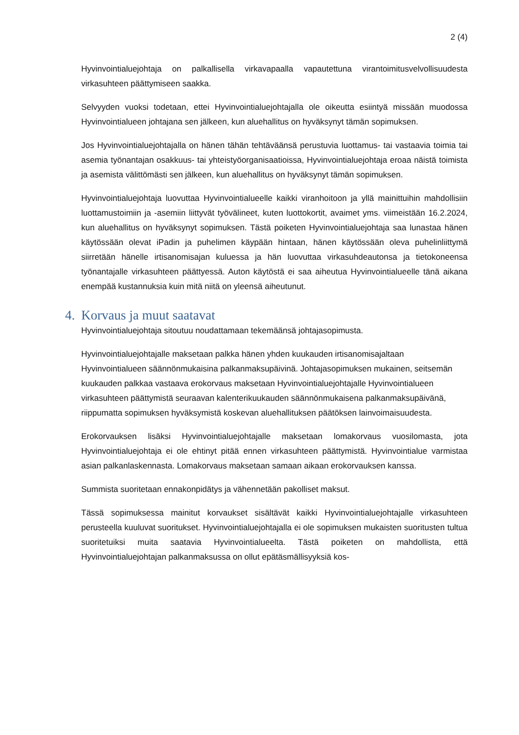2 (4)
Hyvinvointialuejohtaja on palkallisella virkavapaalla vapautettuna virantoimitusvelvollisuudesta virkasuhteen päättymiseen saakka.
Selvyyden vuoksi todetaan, ettei Hyvinvointialuejohtajalla ole oikeutta esiintyä missään muodossa Hyvinvointialueen johtajana sen jälkeen, kun aluehallitus on hyväksynyt tämän sopimuksen.
Jos Hyvinvointialuejohtajalla on hänen tähän tehtäväänsä perustuvia luottamus- tai vastaavia toimia tai asemia työnantajan osakkuus- tai yhteistyöorganisaatioissa, Hyvinvointialuejohtaja eroaa näistä toimista ja asemista välittömästi sen jälkeen, kun aluehallitus on hyväksynyt tämän sopimuksen.
Hyvinvointialuejohtaja luovuttaa Hyvinvointialueelle kaikki viranhoitoon ja yllä mainittuihin mahdollisiin luottamustoimiin ja -asemiin liittyvät työvälineet, kuten luottokortit, avaimet yms. viimeistään 16.2.2024, kun aluehallitus on hyväksynyt sopimuksen. Tästä poiketen Hyvinvointialuejohtaja saa lunastaa hänen käytössään olevat iPadin ja puhelimen käypään hintaan, hänen käytössään oleva puhelinliittymä siirretään hänelle irtisanomisajan kuluessa ja hän luovuttaa virkasuhdeautonsa ja tietokoneensa työnantajalle virkasuhteen päättyessä. Auton käytöstä ei saa aiheutua Hyvinvointialueelle tänä aikana enempää kustannuksia kuin mitä niitä on yleensä aiheutunut.
4. Korvaus ja muut saatavat
Hyvinvointialuejohtaja sitoutuu noudattamaan tekemäänsä johtajasopimusta.
Hyvinvointialuejohtajalle maksetaan palkka hänen yhden kuukauden irtisanomisajaltaan Hyvinvointialueen säännönmukaisina palkanmaksupäivinä. Johtajasopimuksen mukainen, seitsemän kuukauden palkkaa vastaava erokorvaus maksetaan Hyvinvointialuejohtajalle Hyvinvointialueen virkasuhteen päättymistä seuraavan kalenterikuukauden säännönmukaisena palkanmaksupäivänä, riippumatta sopimuksen hyväksymistä koskevan aluehallituksen päätöksen lainvoimaisuudesta.
Erokorvauksen lisäksi Hyvinvointialuejohtajalle maksetaan lomakorvaus vuosilomasta, jota Hyvinvointialuejohtaja ei ole ehtinyt pitää ennen virkasuhteen päättymistä. Hyvinvointialue varmistaa asian palkanlaskennasta. Lomakorvaus maksetaan samaan aikaan erokorvauksen kanssa.
Summista suoritetaan ennakonpidätys ja vähennetään pakolliset maksut.
Tässä sopimuksessa mainitut korvaukset sisältävät kaikki Hyvinvointialuejohtajalle virkasuhteen perusteella kuuluvat suoritukset. Hyvinvointialuejohtajalla ei ole sopimuksen mukaisten suoritusten tultua suoritetuiksi muita saatavia Hyvinvointialueelta. Tästä poiketen on mahdollista, että Hyvinvointialuejohtajan palkanmaksussa on ollut epätäsmällisyyksiä kos-